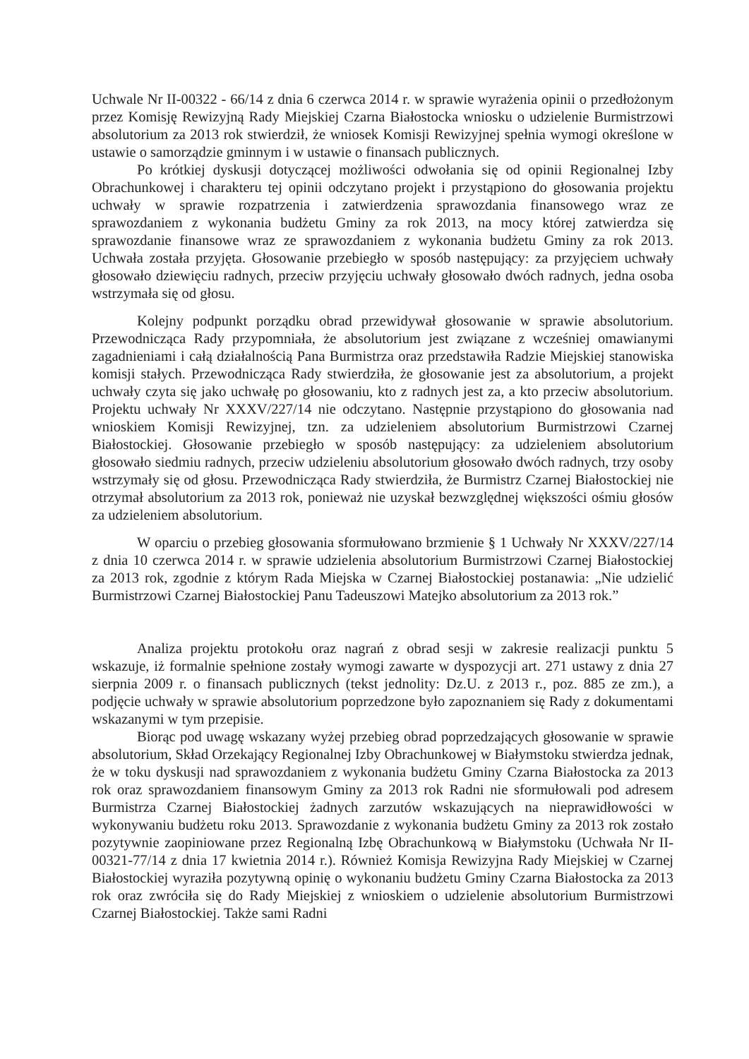Uchwale Nr II-00322 - 66/14 z dnia 6 czerwca 2014 r. w sprawie wyrażenia opinii o przedłożonym przez Komisję Rewizyjną Rady Miejskiej Czarna Białostocka wniosku o udzielenie Burmistrzowi absolutorium za 2013 rok stwierdził, że wniosek Komisji Rewizyjnej spełnia wymogi określone w ustawie o samorządzie gminnym i w ustawie o finansach publicznych.
Po krótkiej dyskusji dotyczącej możliwości odwołania się od opinii Regionalnej Izby Obrachunkowej i charakteru tej opinii odczytano projekt i przystąpiono do głosowania projektu uchwały w sprawie rozpatrzenia i zatwierdzenia sprawozdania finansowego wraz ze sprawozdaniem z wykonania budżetu Gminy za rok 2013, na mocy której zatwierdza się sprawozdanie finansowe wraz ze sprawozdaniem z wykonania budżetu Gminy za rok 2013. Uchwała została przyjęta. Głosowanie przebiegło w sposób następujący: za przyjęciem uchwały głosowało dziewięciu radnych, przeciw przyjęciu uchwały głosowało dwóch radnych, jedna osoba wstrzymała się od głosu.
Kolejny podpunkt porządku obrad przewidywał głosowanie w sprawie absolutorium. Przewodnicząca Rady przypomniała, że absolutorium jest związane z wcześniej omawianymi zagadnieniami i całą działalnością Pana Burmistrza oraz przedstawiła Radzie Miejskiej stanowiska komisji stałych. Przewodnicząca Rady stwierdziła, że głosowanie jest za absolutorium, a projekt uchwały czyta się jako uchwałę po głosowaniu, kto z radnych jest za, a kto przeciw absolutorium. Projektu uchwały Nr XXXV/227/14 nie odczytano. Następnie przystąpiono do głosowania nad wnioskiem Komisji Rewizyjnej, tzn. za udzieleniem absolutorium Burmistrzowi Czarnej Białostockiej. Głosowanie przebiegło w sposób następujący: za udzieleniem absolutorium głosowało siedmiu radnych, przeciw udzieleniu absolutorium głosowało dwóch radnych, trzy osoby wstrzymały się od głosu. Przewodnicząca Rady stwierdziła, że Burmistrz Czarnej Białostockiej nie otrzymał absolutorium za 2013 rok, ponieważ nie uzyskał bezwzględnej większości ośmiu głosów za udzieleniem absolutorium.
W oparciu o przebieg głosowania sformułowano brzmienie § 1 Uchwały Nr XXXV/227/14 z dnia 10 czerwca 2014 r. w sprawie udzielenia absolutorium Burmistrzowi Czarnej Białostockiej za 2013 rok, zgodnie z którym Rada Miejska w Czarnej Białostockiej postanawia: „Nie udzielić Burmistrzowi Czarnej Białostockiej Panu Tadeuszowi Matejko absolutorium za 2013 rok.”
Analiza projektu protokołu oraz nagrań z obrad sesji w zakresie realizacji punktu 5 wskazuje, iż formalnie spełnione zostały wymogi zawarte w dyspozycji art. 271 ustawy z dnia 27 sierpnia 2009 r. o finansach publicznych (tekst jednolity: Dz.U. z 2013 r., poz. 885 ze zm.), a podjęcie uchwały w sprawie absolutorium poprzedzone było zapoznaniem się Rady z dokumentami wskazanymi w tym przepisie.
Biorąc pod uwagę wskazany wyżej przebieg obrad poprzedzających głosowanie w sprawie absolutorium, Skład Orzekający Regionalnej Izby Obrachunkowej w Białymstoku stwierdza jednak, że w toku dyskusji nad sprawozdaniem z wykonania budżetu Gminy Czarna Białostocka za 2013 rok oraz sprawozdaniem finansowym Gminy za 2013 rok Radni nie sformułowali pod adresem Burmistrza Czarnej Białostockiej żadnych zarzutów wskazujących na nieprawidłowości w wykonywaniu budżetu roku 2013. Sprawozdanie z wykonania budżetu Gminy za 2013 rok zostało pozytywnie zaopiniowane przez Regionalną Izbę Obrachunkową w Białymstoku (Uchwała Nr II-00321-77/14 z dnia 17 kwietnia 2014 r.). Również Komisja Rewizyjna Rady Miejskiej w Czarnej Białostockiej wyraziła pozytywną opinię o wykonaniu budżetu Gminy Czarna Białostocka za 2013 rok oraz zwróciła się do Rady Miejskiej z wnioskiem o udzielenie absolutorium Burmistrzowi Czarnej Białostockiej. Także sami Radni